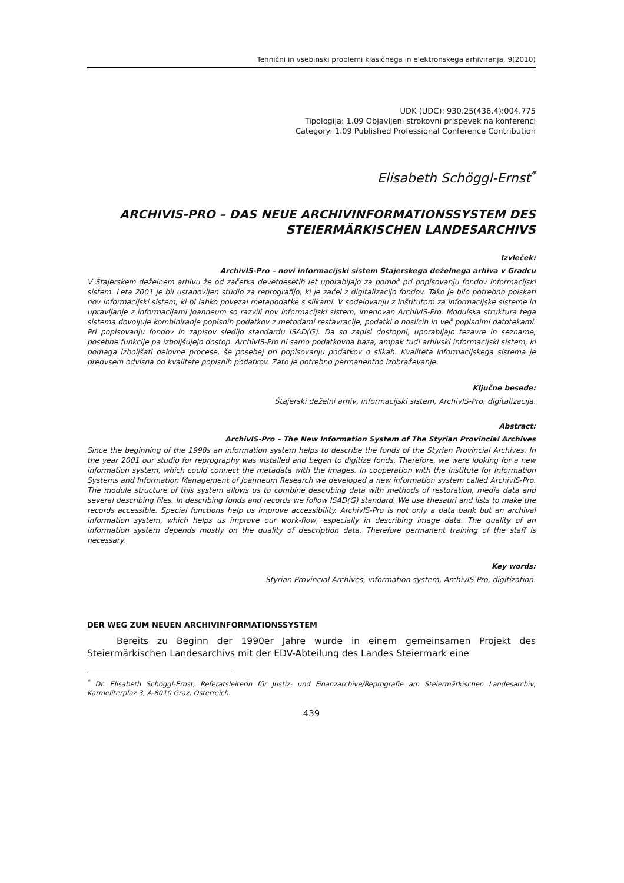Tehnični in vsebinski problemi klasičnega in elektronskega arhiviranja, 9(2010)
UDK (UDC): 930.25(436.4):004.775
Tipologija: 1.09 Objavljeni strokovni prispevek na konferenci
Category: 1.09 Published Professional Conference Contribution
Elisabeth Schöggl-Ernst<sup>*</sup>
ARCHIVIS-PRO – DAS NEUE ARCHIVINFORMATIONSSYSTEM DES STEIERMÄRKISCHEN LANDESARCHIVS
Izvleček:
ArchivIS-Pro – novi informacijski sistem Štajerskega deželnega arhiva v Gradcu
V Štajerskem deželnem arhivu že od začetka devetdesetih let uporabljajo za pomoč pri popisovanju fondov informacijski sistem. Leta 2001 je bil ustanovljen studio za reprografijo, ki je začel z digitalizacijo fondov. Tako je bilo potrebno poiskati nov informacijski sistem, ki bi lahko povezal metapodatke s slikami. V sodelovanju z Inštitutom za informacijske sisteme in upravljanje z informacijami Joanneum so razvili nov informacijski sistem, imenovan ArchivIS-Pro. Modulska struktura tega sistema dovoljuje kombiniranje popisnih podatkov z metodami restavracije, podatki o nosilcih in več popisnimi datotekami. Pri popisovanju fondov in zapisov sledijo standardu ISAD(G). Da so zapisi dostopni, uporabljajo tezavre in sezname, posebne funkcije pa izboljšujejo dostop. ArchivIS-Pro ni samo podatkovna baza, ampak tudi arhivski informacijski sistem, ki pomaga izboljšati delovne procese, še posebej pri popisovanju podatkov o slikah. Kvaliteta informacijskega sistema je predvsem odvisna od kvalitete popisnih podatkov. Zato je potrebno permanentno izobraževanje.
Ključne besede:
Štajerski deželni arhiv, informacijski sistem, ArchivIS-Pro, digitalizacija.
Abstract:
ArchivIS-Pro – The New Information System of The Styrian Provincial Archives
Since the beginning of the 1990s an information system helps to describe the fonds of the Styrian Provincial Archives. In the year 2001 our studio for reprography was installed and began to digitize fonds. Therefore, we were looking for a new information system, which could connect the metadata with the images. In cooperation with the Institute for Information Systems and Information Management of Joanneum Research we developed a new information system called ArchivIS-Pro. The module structure of this system allows us to combine describing data with methods of restoration, media data and several describing files. In describing fonds and records we follow ISAD(G) standard. We use thesauri and lists to make the records accessible. Special functions help us improve accessibility. ArchivIS-Pro is not only a data bank but an archival information system, which helps us improve our work-flow, especially in describing image data. The quality of an information system depends mostly on the quality of description data. Therefore permanent training of the staff is necessary.
Key words:
Styrian Provincial Archives, information system, ArchivIS-Pro, digitization.
DER WEG ZUM NEUEN ARCHIVINFORMATIONSSYSTEM
Bereits zu Beginn der 1990er Jahre wurde in einem gemeinsamen Projekt des Steiermärkischen Landesarchivs mit der EDV-Abteilung des Landes Steiermark eine
<sup>*</sup> Dr. Elisabeth Schöggl-Ernst, Referatsleiterin für Justiz- und Finanzarchive/Reprografie am Steiermärkischen Landesarchiv, Karmeliterplaz 3, A-8010 Graz, Österreich.
439